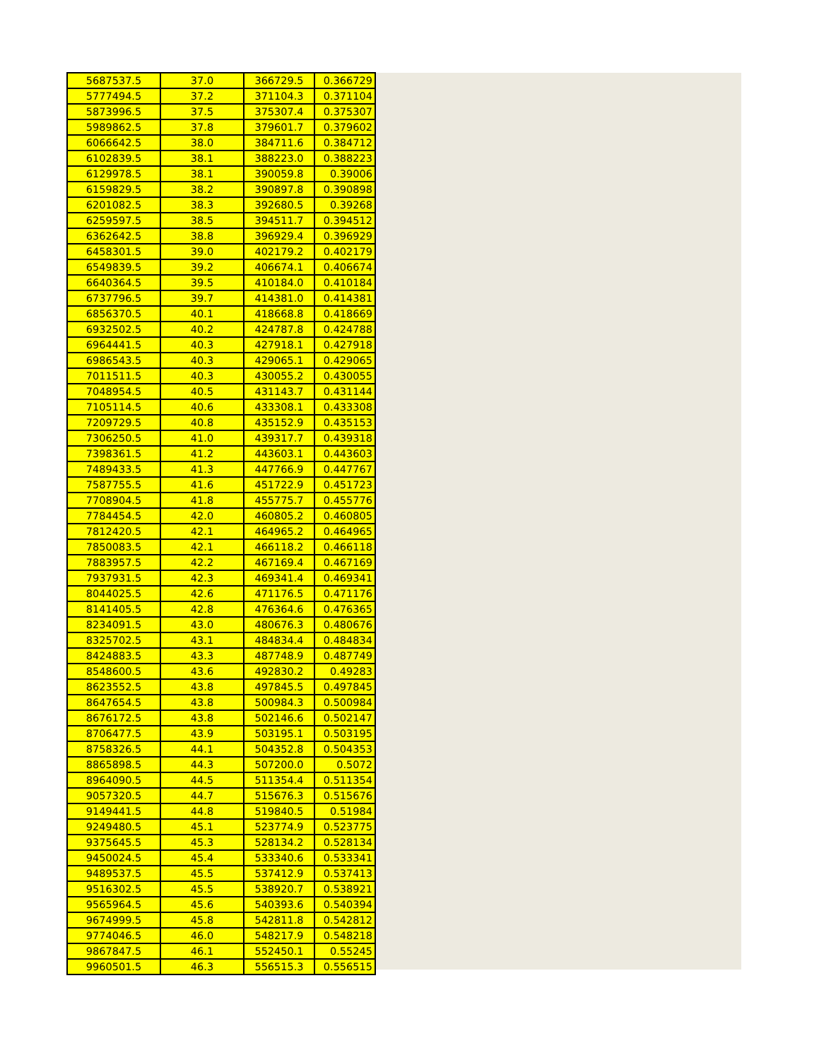| 5687537.5 | 37.0 | 366729.5 | 0.366729 |
| 5777494.5 | 37.2 | 371104.3 | 0.371104 |
| 5873996.5 | 37.5 | 375307.4 | 0.375307 |
| 5989862.5 | 37.8 | 379601.7 | 0.379602 |
| 6066642.5 | 38.0 | 384711.6 | 0.384712 |
| 6102839.5 | 38.1 | 388223.0 | 0.388223 |
| 6129978.5 | 38.1 | 390059.8 | 0.39006 |
| 6159829.5 | 38.2 | 390897.8 | 0.390898 |
| 6201082.5 | 38.3 | 392680.5 | 0.39268 |
| 6259597.5 | 38.5 | 394511.7 | 0.394512 |
| 6362642.5 | 38.8 | 396929.4 | 0.396929 |
| 6458301.5 | 39.0 | 402179.2 | 0.402179 |
| 6549839.5 | 39.2 | 406674.1 | 0.406674 |
| 6640364.5 | 39.5 | 410184.0 | 0.410184 |
| 6737796.5 | 39.7 | 414381.0 | 0.414381 |
| 6856370.5 | 40.1 | 418668.8 | 0.418669 |
| 6932502.5 | 40.2 | 424787.8 | 0.424788 |
| 6964441.5 | 40.3 | 427918.1 | 0.427918 |
| 6986543.5 | 40.3 | 429065.1 | 0.429065 |
| 7011511.5 | 40.3 | 430055.2 | 0.430055 |
| 7048954.5 | 40.5 | 431143.7 | 0.431144 |
| 7105114.5 | 40.6 | 433308.1 | 0.433308 |
| 7209729.5 | 40.8 | 435152.9 | 0.435153 |
| 7306250.5 | 41.0 | 439317.7 | 0.439318 |
| 7398361.5 | 41.2 | 443603.1 | 0.443603 |
| 7489433.5 | 41.3 | 447766.9 | 0.447767 |
| 7587755.5 | 41.6 | 451722.9 | 0.451723 |
| 7708904.5 | 41.8 | 455775.7 | 0.455776 |
| 7784454.5 | 42.0 | 460805.2 | 0.460805 |
| 7812420.5 | 42.1 | 464965.2 | 0.464965 |
| 7850083.5 | 42.1 | 466118.2 | 0.466118 |
| 7883957.5 | 42.2 | 467169.4 | 0.467169 |
| 7937931.5 | 42.3 | 469341.4 | 0.469341 |
| 8044025.5 | 42.6 | 471176.5 | 0.471176 |
| 8141405.5 | 42.8 | 476364.6 | 0.476365 |
| 8234091.5 | 43.0 | 480676.3 | 0.480676 |
| 8325702.5 | 43.1 | 484834.4 | 0.484834 |
| 8424883.5 | 43.3 | 487748.9 | 0.487749 |
| 8548600.5 | 43.6 | 492830.2 | 0.49283 |
| 8623552.5 | 43.8 | 497845.5 | 0.497845 |
| 8647654.5 | 43.8 | 500984.3 | 0.500984 |
| 8676172.5 | 43.8 | 502146.6 | 0.502147 |
| 8706477.5 | 43.9 | 503195.1 | 0.503195 |
| 8758326.5 | 44.1 | 504352.8 | 0.504353 |
| 8865898.5 | 44.3 | 507200.0 | 0.5072 |
| 8964090.5 | 44.5 | 511354.4 | 0.511354 |
| 9057320.5 | 44.7 | 515676.3 | 0.515676 |
| 9149441.5 | 44.8 | 519840.5 | 0.51984 |
| 9249480.5 | 45.1 | 523774.9 | 0.523775 |
| 9375645.5 | 45.3 | 528134.2 | 0.528134 |
| 9450024.5 | 45.4 | 533340.6 | 0.533341 |
| 9489537.5 | 45.5 | 537412.9 | 0.537413 |
| 9516302.5 | 45.5 | 538920.7 | 0.538921 |
| 9565964.5 | 45.6 | 540393.6 | 0.540394 |
| 9674999.5 | 45.8 | 542811.8 | 0.542812 |
| 9774046.5 | 46.0 | 548217.9 | 0.548218 |
| 9867847.5 | 46.1 | 552450.1 | 0.55245 |
| 9960501.5 | 46.3 | 556515.3 | 0.556515 |